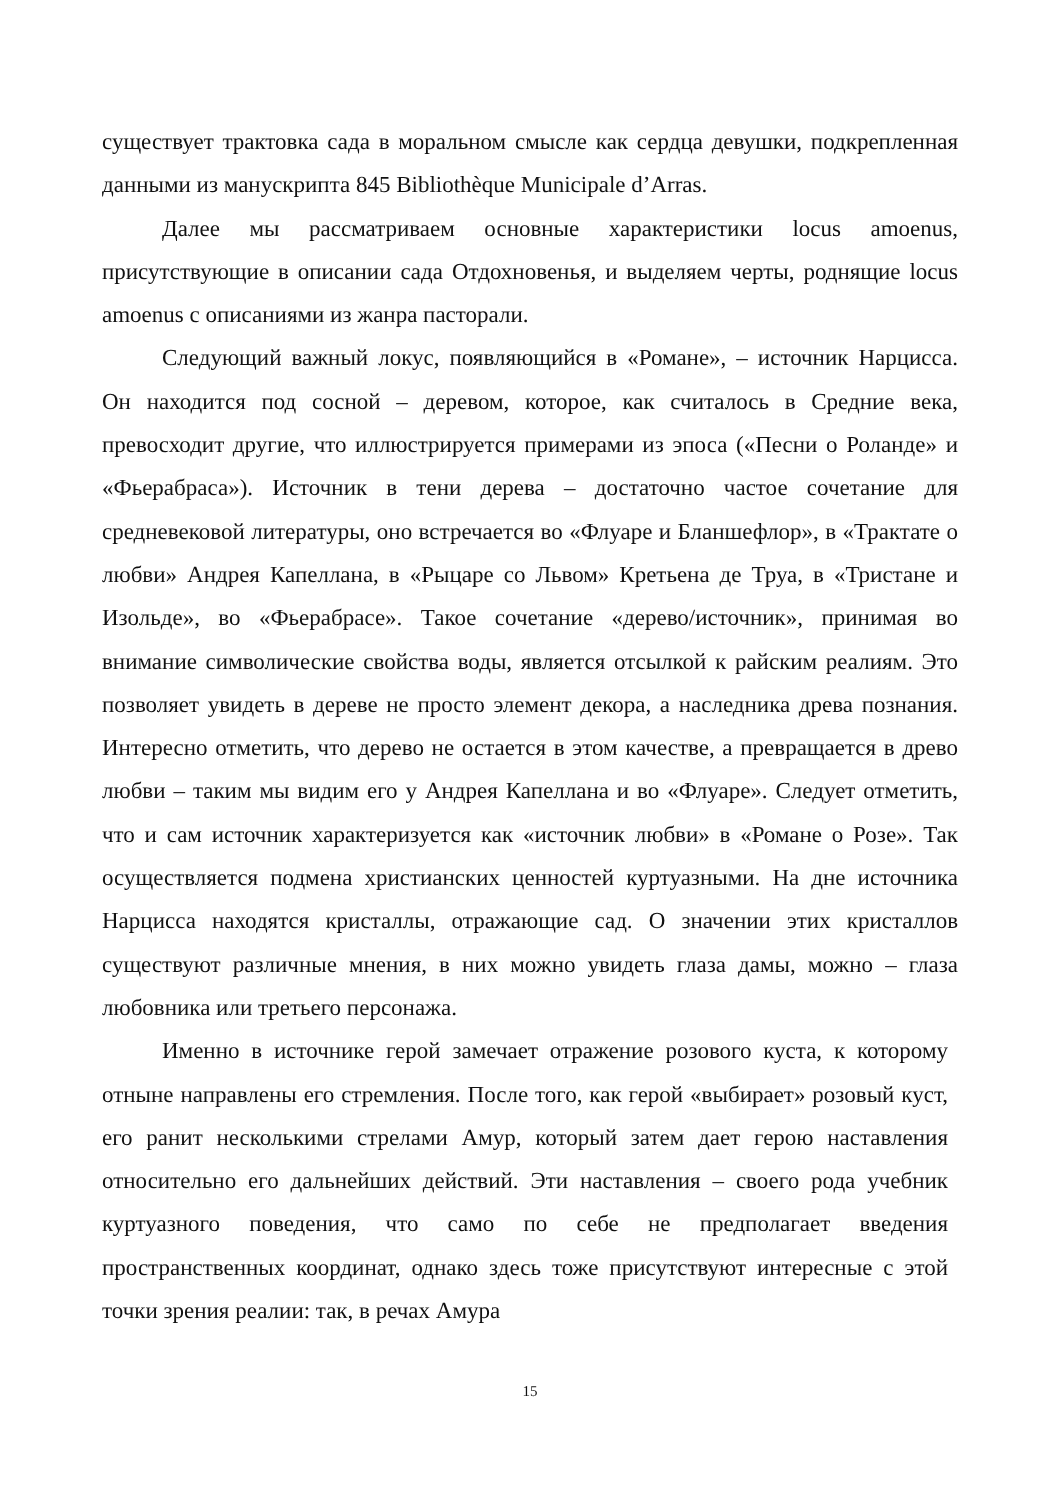существует трактовка сада в моральном смысле как сердца девушки, подкрепленная данными из манускрипта 845 Bibliothèque Municipale d’Arras.
Далее мы рассматриваем основные характеристики locus amoenus, присутствующие в описании сада Отдохновенья, и выделяем черты, роднящие locus amoenus с описаниями из жанра пасторали.
Следующий важный локус, появляющийся в «Романе», – источник Нарцисса. Он находится под сосной – деревом, которое, как считалось в Средние века, превосходит другие, что иллюстрируется примерами из эпоса («Песни о Роланде» и «Фьерабраса»). Источник в тени дерева – достаточно частое сочетание для средневековой литературы, оно встречается во «Флуаре и Бланшефлор», в «Трактате о любви» Андрея Капеллана, в «Рыцаре со Львом» Кретьена де Труа, в «Тристане и Изольде», во «Фьерабрасе». Такое сочетание «дерево/источник», принимая во внимание символические свойства воды, является отсылкой к райским реалиям. Это позволяет увидеть в дереве не просто элемент декора, а наследника древа познания. Интересно отметить, что дерево не остается в этом качестве, а превращается в древо любви – таким мы видим его у Андрея Капеллана и во «Флуаре». Следует отметить, что и сам источник характеризуется как «источник любви» в «Романе о Розе». Так осуществляется подмена христианских ценностей куртуазными. На дне источника Нарцисса находятся кристаллы, отражающие сад. О значении этих кристаллов существуют различные мнения, в них можно увидеть глаза дамы, можно – глаза любовника или третьего персонажа.
Именно в источнике герой замечает отражение розового куста, к которому отныне направлены его стремления. После того, как герой «выбирает» розовый куст, его ранит несколькими стрелами Амур, который затем дает герою наставления относительно его дальнейших действий. Эти наставления – своего рода учебник куртуазного поведения, что само по себе не предполагает введения пространственных координат, однако здесь тоже присутствуют интересные с этой точки зрения реалии: так, в речах Амура
15